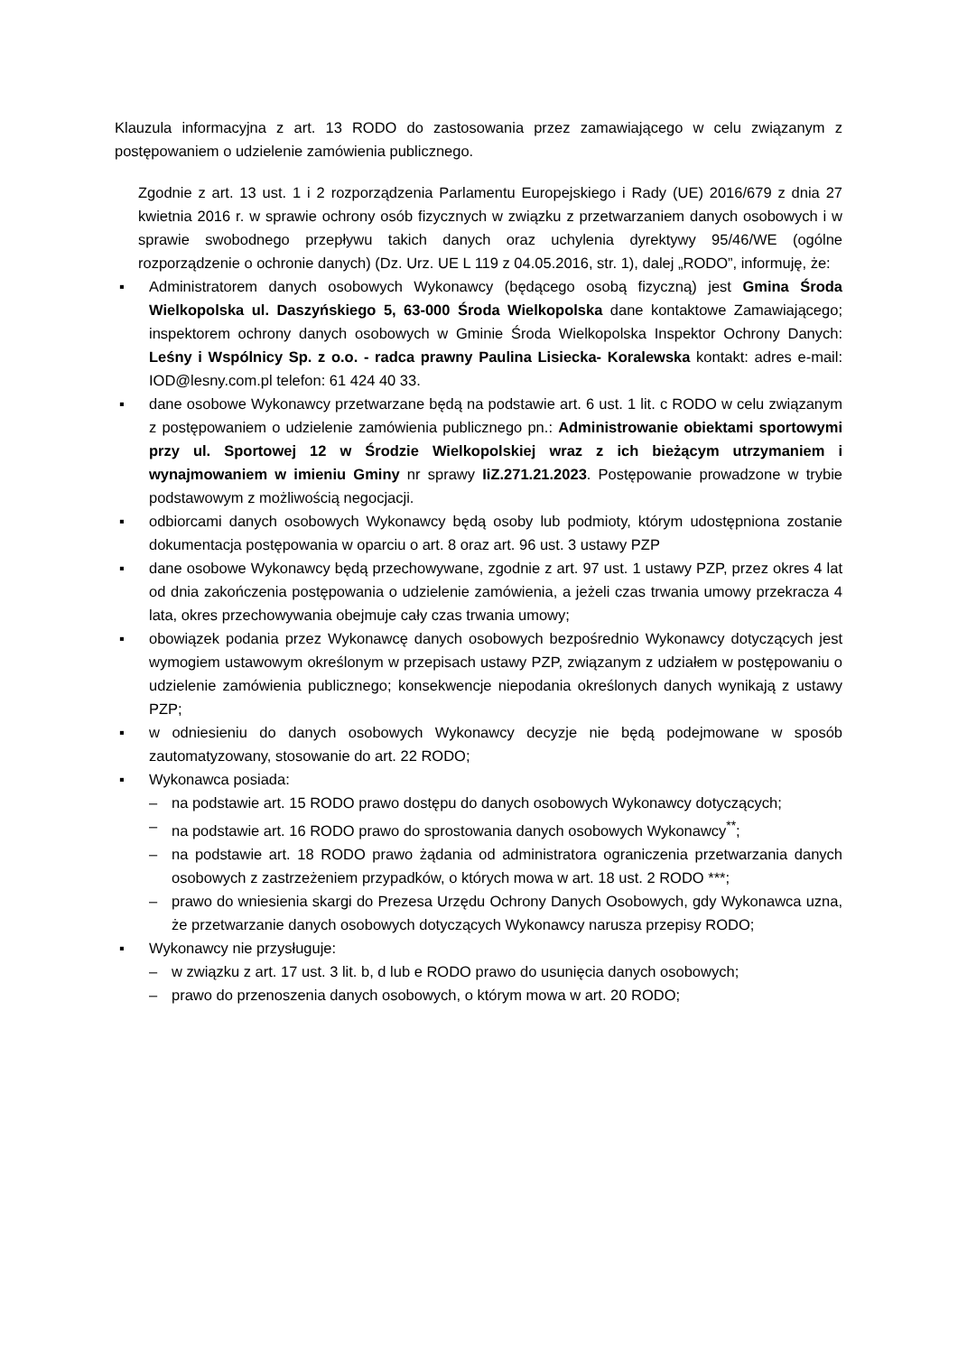Klauzula informacyjna z art. 13 RODO do zastosowania przez zamawiającego w celu związanym z postępowaniem o udzielenie zamówienia publicznego.
Zgodnie z art. 13 ust. 1 i 2 rozporządzenia Parlamentu Europejskiego i Rady (UE) 2016/679 z dnia 27 kwietnia 2016 r. w sprawie ochrony osób fizycznych w związku z przetwarzaniem danych osobowych i w sprawie swobodnego przepływu takich danych oraz uchylenia dyrektywy 95/46/WE (ogólne rozporządzenie o ochronie danych) (Dz. Urz. UE L 119 z 04.05.2016, str. 1), dalej „RODO”, informuję, że:
▪ Administratorem danych osobowych Wykonawcy (będącego osobą fizyczną) jest Gmina Środa Wielkopolska ul. Daszyńskiego 5, 63-000 Środa Wielkopolska dane kontaktowe Zamawiającego; inspektorem ochrony danych osobowych w Gminie Środa Wielkopolska Inspektor Ochrony Danych: Leśny i Wspólnicy Sp. z o.o. - radca prawny Paulina Lisiecka- Koralewska kontakt: adres e-mail: IOD@lesny.com.pl telefon: 61 424 40 33.
▪ dane osobowe Wykonawcy przetwarzane będą na podstawie art. 6 ust. 1 lit. c RODO w celu związanym z postępowaniem o udzielenie zamówienia publicznego pn.: Administrowanie obiektami sportowymi przy ul. Sportowej 12 w Środzie Wielkopolskiej wraz z ich bieżącym utrzymaniem i wynajmowaniem w imieniu Gminy nr sprawy IiZ.271.21.2023. Postępowanie prowadzone w trybie podstawowym z możliwością negocjacji.
▪ odbiorcami danych osobowych Wykonawcy będą osoby lub podmioty, którym udostępniona zostanie dokumentacja postępowania w oparciu o art. 8 oraz art. 96 ust. 3 ustawy PZP
▪ dane osobowe Wykonawcy będą przechowywane, zgodnie z art. 97 ust. 1 ustawy PZP, przez okres 4 lat od dnia zakończenia postępowania o udzielenie zamówienia, a jeżeli czas trwania umowy przekracza 4 lata, okres przechowywania obejmuje cały czas trwania umowy;
▪ obowiązek podania przez Wykonawcę danych osobowych bezpośrednio Wykonawcy dotyczących jest wymogiem ustawowym określonym w przepisach ustawy PZP, związanym z udziałem w postępowaniu o udzielenie zamówienia publicznego; konsekwencje niepodania określonych danych wynikają z ustawy PZP;
▪ w odniesieniu do danych osobowych Wykonawcy decyzje nie będą podejmowane w sposób zautomatyzowany, stosowanie do art. 22 RODO;
▪ Wykonawca posiada:
– na podstawie art. 15 RODO prawo dostępu do danych osobowych Wykonawcy dotyczących;
– na podstawie art. 16 RODO prawo do sprostowania danych osobowych Wykonawcy<sup>**</sup>;
– na podstawie art. 18 RODO prawo żądania od administratora ograniczenia przetwarzania danych osobowych z zastrzeżeniem przypadków, o których mowa w art. 18 ust. 2 RODO ***;
– prawo do wniesienia skargi do Prezesa Urzędu Ochrony Danych Osobowych, gdy Wykonawca uzna, że przetwarzanie danych osobowych dotyczących Wykonawcy narusza przepisy RODO;
▪ Wykonawcy nie przysługuje:
– w związku z art. 17 ust. 3 lit. b, d lub e RODO prawo do usunięcia danych osobowych;
– prawo do przenoszenia danych osobowych, o którym mowa w art. 20 RODO;